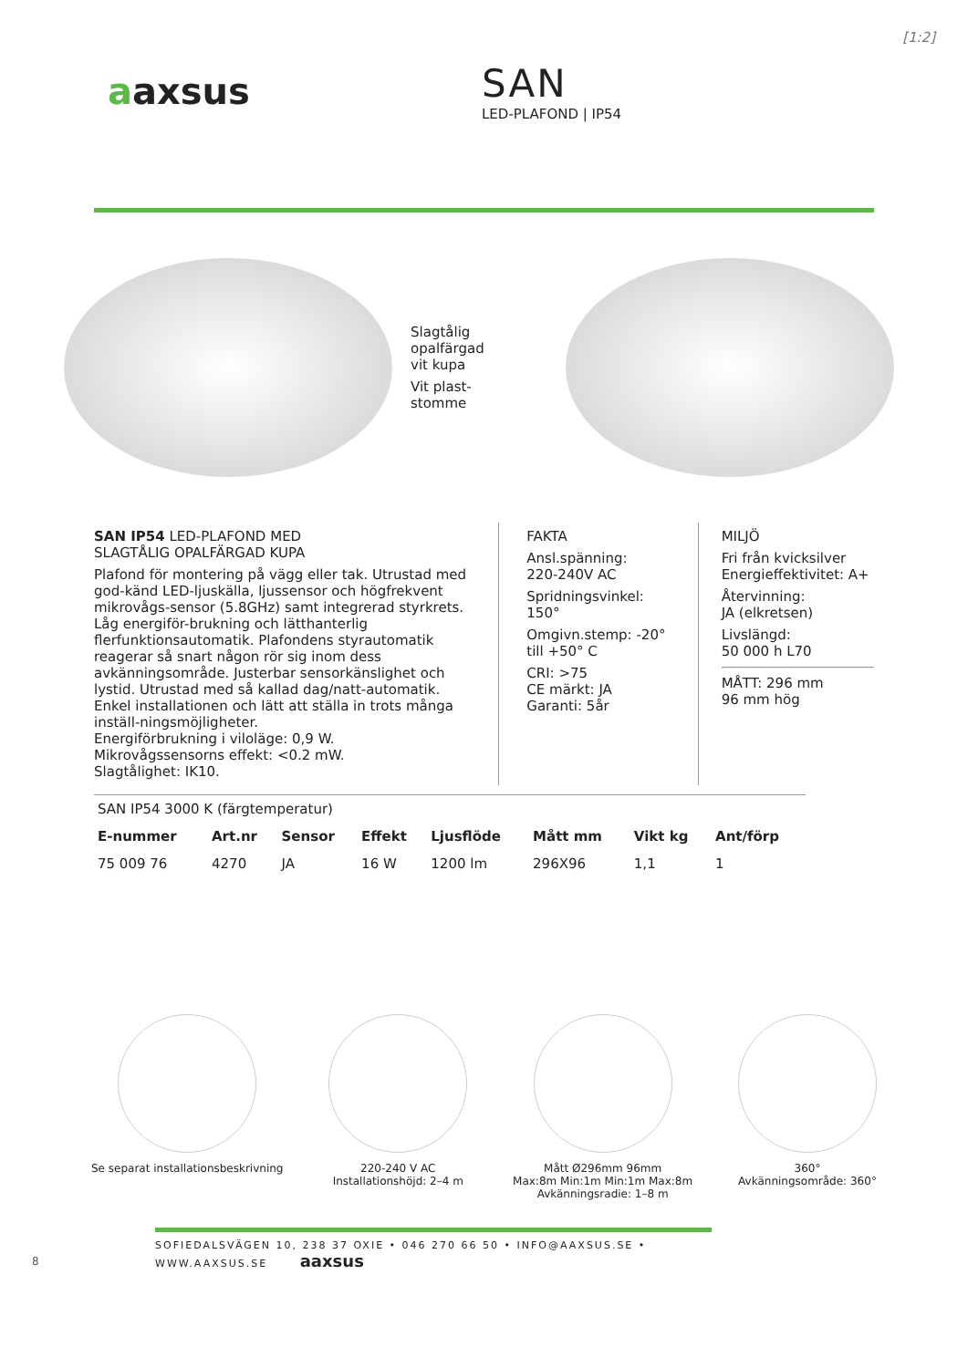[1:2]
aaxsus
SAN
LED-PLAFOND | IP54
Slagtålig
opalfärgad
vit kupa
Vit plast-
stomme
SAN IP54 LED-PLAFOND MED
SLAGTÅLIG OPALFÄRGAD KUPA
Plafond för montering på vägg eller tak. Utrustad med god-känd LED-ljuskälla, ljussensor och högfrekvent mikrovågs-sensor (5.8GHz) samt integrerad styrkrets. Låg energiför-brukning och lätthanterlig flerfunktionsautomatik. Plafondens styrautomatik reagerar så snart någon rör sig inom dess avkänningsområde. Justerbar sensorkänslighet och lystid. Utrustad med så kallad dag/natt-automatik. Enkel installationen och lätt att ställa in trots många inställ-ningsmöjligheter.
Energiförbrukning i viloläge: 0,9 W.
Mikrovågssensorns effekt: <0.2 mW.
Slagtålighet: IK10.
FAKTA
Ansl.spänning:
220-240V AC
Spridningsvinkel:
150°
Omgivn.stemp: -20° till +50° C
CRI: >75
CE märkt: JA
Garanti: 5år
MILJÖ
Fri från kvicksilver
Energieffektivitet: A+
Återvinning:
JA (elkretsen)
Livslängd:
50 000 h L70
MÅTT: 296 mm
96 mm hög
| SAN IP54 3000 K (färgtemperatur) | | | | | | | |
| E-nummer | Art.nr | Sensor | Effekt | Ljusflöde | Mått mm | Vikt kg | Ant/förp |
| 75 009 76 | 4270 | JA | 16 W | 1200 lm | 296X96 | 1,1 | 1 |
Se separat installationsbeskrivning
220-240 V AC
Installationshöjd: 2–4 m
Mått Ø296mm 96mm
Max:8m Min:1m Min:1m Max:8m
Avkänningsradie: 1–8 m
360°
Avkänningsområde: 360°
SOFIEDALSVÄGEN 10, 238 37 OXIE • 046 270 66 50 • INFO@AAXSUS.SE • WWW.AAXSUS.SE aaxsus
8